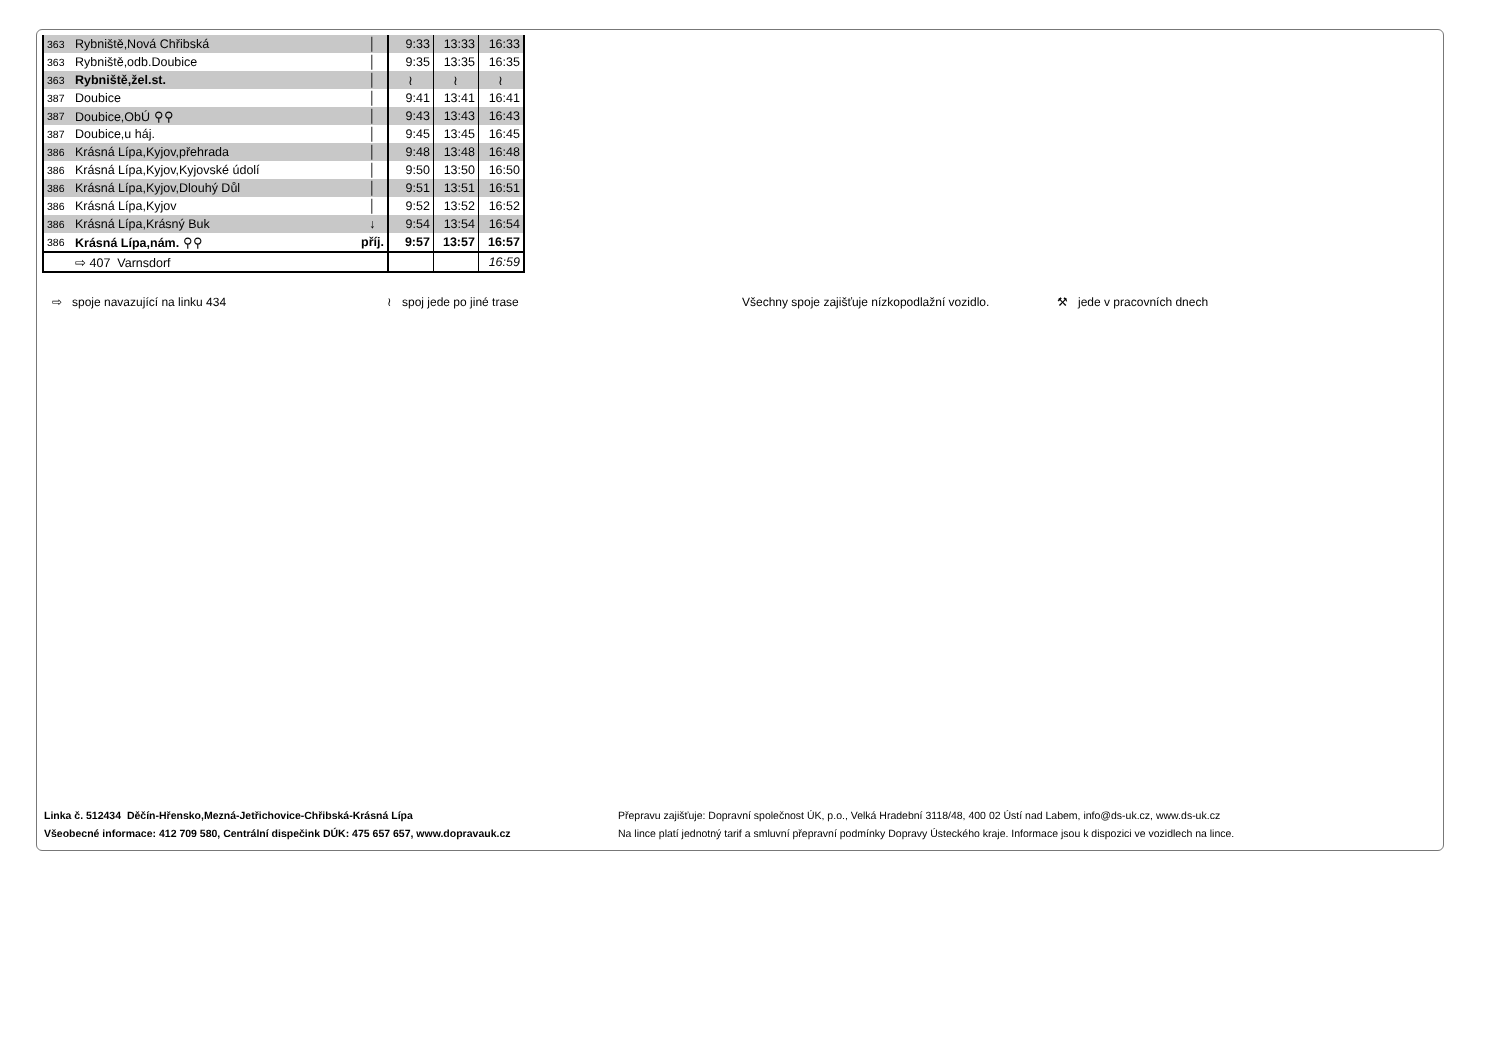| 363 | Rybniště,Nová Chřibská | │ | 9:33 | 13:33 | 16:33 |
| 363 | Rybniště,odb.Doubice | │ | 9:35 | 13:35 | 16:35 |
| 363 | Rybniště,žel.st. | │ | ≀ | ≀ | ≀ |
| 387 | Doubice | │ | 9:41 | 13:41 | 16:41 |
| 387 | Doubice,ObÚ ⚲⚲ | │ | 9:43 | 13:43 | 16:43 |
| 387 | Doubice,u háj. | │ | 9:45 | 13:45 | 16:45 |
| 386 | Krásná Lípa,Kyjov,přehrada | │ | 9:48 | 13:48 | 16:48 |
| 386 | Krásná Lípa,Kyjov,Kyjovské údolí | │ | 9:50 | 13:50 | 16:50 |
| 386 | Krásná Lípa,Kyjov,Dlouhý Důl | │ | 9:51 | 13:51 | 16:51 |
| 386 | Krásná Lípa,Kyjov | │ | 9:52 | 13:52 | 16:52 |
| 386 | Krásná Lípa,Krásný Buk | ↓ | 9:54 | 13:54 | 16:54 |
| 386 | Krásná Lípa,nám. ⚲⚲ | příj. | 9:57 | 13:57 | 16:57 |
| | ⇨ 407 Varnsdorf | | | | 16:59 |
⇨ spoje navazující na linku 434 ≀ spoj jede po jiné trase Všechny spoje zajišťuje nízkopodlažní vozidlo. ⚒ jede v pracovních dnech
Linka č. 512434 Děčín-Hřensko,Mezná-Jetřichovice-Chřibská-Krásná Lípa
Všeobecné informace: 412 709 580, Centrální dispečink DÚK: 475 657 657, www.dopravauk.cz
Přepravu zajišťuje: Dopravní společnost ÚK, p.o., Velká Hradební 3118/48, 400 02 Ústí nad Labem, info@ds-uk.cz, www.ds-uk.cz
Na lince platí jednotný tarif a smluvní přepravní podmínky Dopravy Ústeckého kraje. Informace jsou k dispozici ve vozidlech na lince.